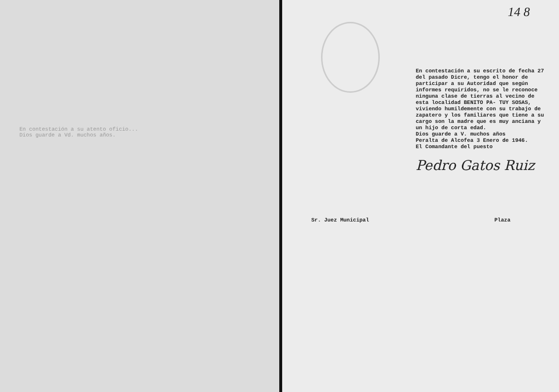En contestación a su atento oficio...
Dios guarde a Vd. muchos años.
14 8
En contestación a su escrito de fecha 27 del pasado Dicre, tengo el honor de participar a su Autoridad que según informes requiridos, no se le reconoce ninguna clase de tierras al vecino de esta localidad BENITO PA- TUY SOSAS, viviendo humildemente con su trabajo de zapatero y los familiares que tiene a su cargo son la madre que es muy anciana y un hijo de corta edad.
Dios guarde a V. muchos años
Peralta de Alcofea 3 Enero de 1946.
El Comandante del puesto
Pedro Gatos Ruiz
Sr. Juez Municipal Plaza